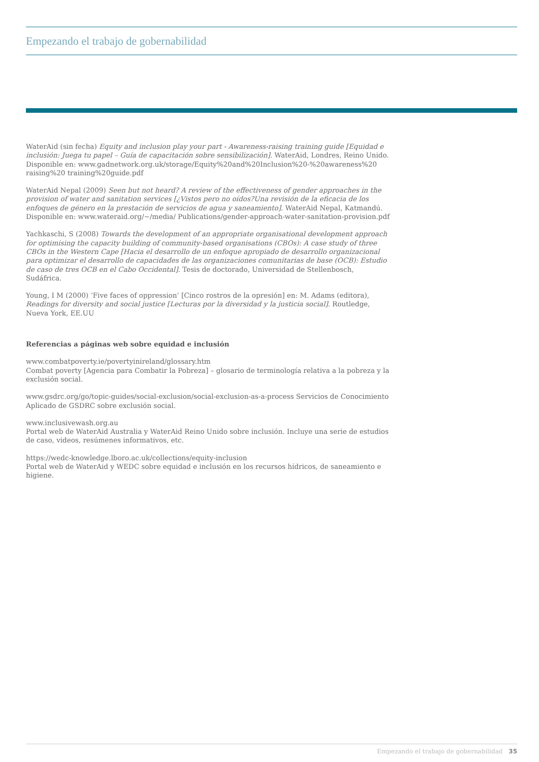Empezando el trabajo de gobernabilidad
WaterAid (sin fecha) Equity and inclusion play your part - Awareness-raising training guide [Equidad e inclusión: Juega tu papel – Guía de capacitación sobre sensibilización]. WaterAid, Londres, Reino Unido. Disponible en: www.gadnetwork.org.uk/storage/Equity%20and%20Inclusion%20-%20awareness%20 raising%20 training%20guide.pdf
WaterAid Nepal (2009) Seen but not heard? A review of the effectiveness of gender approaches in the provision of water and sanitation services [¿Vistos pero no oídos?Una revisión de la eficacia de los enfoques de género en la prestación de servicios de agua y saneamiento]. WaterAid Nepal, Katmandú.
Disponible en: www.wateraid.org/~/media/ Publications/gender-approach-water-sanitation-provision.pdf
Yachkaschi, S (2008) Towards the development of an appropriate organisational development approach for optimising the capacity building of community-based organisations (CBOs): A case study of three CBOs in the Western Cape [Hacia el desarrollo de un enfoque apropiado de desarrollo organizacional para optimizar el desarrollo de capacidades de las organizaciones comunitarias de base (OCB): Estudio de caso de tres OCB en el Cabo Occidental]. Tesis de doctorado, Universidad de Stellenbosch, Sudáfrica.
Young, I M (2000) ‘Five faces of oppression’ [Cinco rostros de la opresión] en: M. Adams (editora), Readings for diversity and social justice [Lecturas por la diversidad y la justicia social]. Routledge, Nueva York, EE.UU
Referencias a páginas web sobre equidad e inclusión
www.combatpoverty.ie/povertyinireland/glossary.htm
Combat poverty [Agencia para Combatir la Pobreza] – glosario de terminología relativa a la pobreza y la exclusión social.
www.gsdrc.org/go/topic-guides/social-exclusion/social-exclusion-as-a-process Servicios de Conocimiento Aplicado de GSDRC sobre exclusión social.
www.inclusivewash.org.au
Portal web de WaterAid Australia y WaterAid Reino Unido sobre inclusión. Incluye una serie de estudios de caso, videos, resúmenes informativos, etc.
https://wedc-knowledge.lboro.ac.uk/collections/equity-inclusion
Portal web de WaterAid y WEDC sobre equidad e inclusión en los recursos hídricos, de saneamiento e higiene.
Empezando el trabajo de gobernabilidad 35